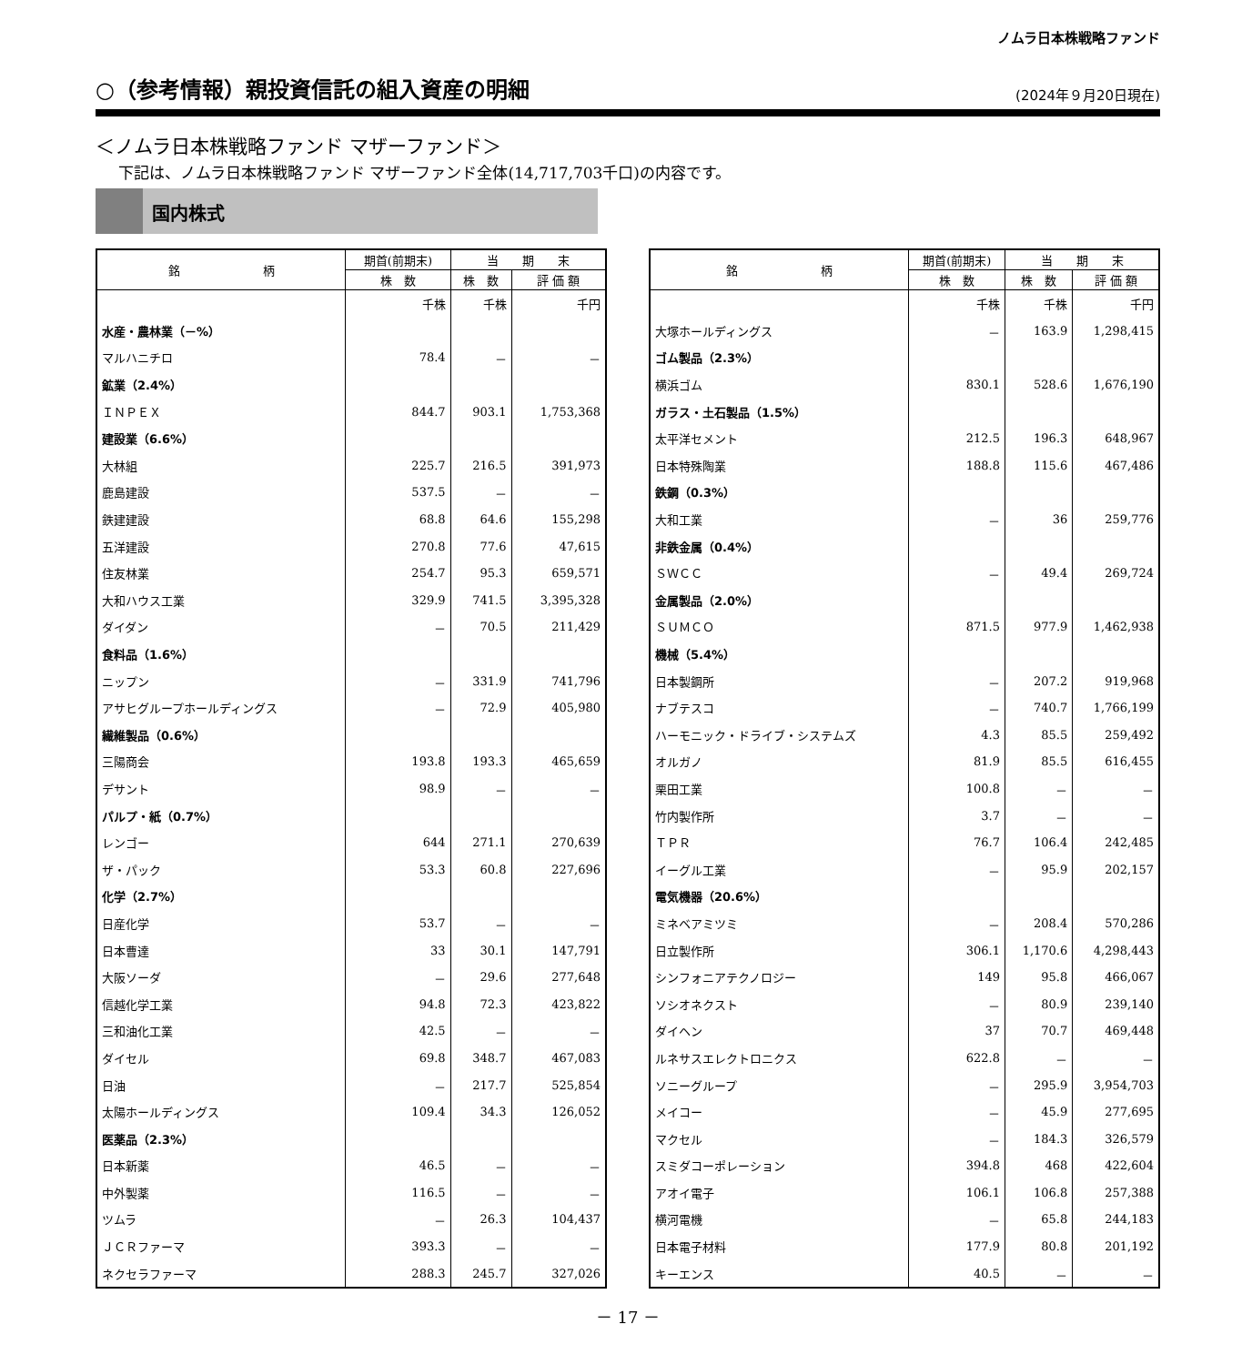ノムラ日本株戦略ファンド
○（参考情報）親投資信託の組入資産の明細
(2024年９月20日現在)
＜ノムラ日本株戦略ファンド マザーファンド＞
下記は、ノムラ日本株戦略ファンド マザーファンド全体(14,717,703千口)の内容です。
国内株式
| 銘 柄 | 期首(前期末) | 当 期 末 | |
| --- | --- | --- | --- |
| | 株 数 | 株 数 | 評 価 額 |
| | 千株 | 千株 | 千円 |
| 水産・農林業（－%） | | | |
| マルハニチロ | 78.4 | － | － |
| 鉱業（2.4%） | | | |
| ＩＮＰＥＸ | 844.7 | 903.1 | 1,753,368 |
| 建設業（6.6%） | | | |
| 大林組 | 225.7 | 216.5 | 391,973 |
| 鹿島建設 | 537.5 | － | － |
| 鉄建建設 | 68.8 | 64.6 | 155,298 |
| 五洋建設 | 270.8 | 77.6 | 47,615 |
| 住友林業 | 254.7 | 95.3 | 659,571 |
| 大和ハウス工業 | 329.9 | 741.5 | 3,395,328 |
| ダイダン | － | 70.5 | 211,429 |
| 食料品（1.6%） | | | |
| ニップン | － | 331.9 | 741,796 |
| アサヒグループホールディングス | － | 72.9 | 405,980 |
| 繊維製品（0.6%） | | | |
| 三陽商会 | 193.8 | 193.3 | 465,659 |
| デサント | 98.9 | － | － |
| パルプ・紙（0.7%） | | | |
| レンゴー | 644 | 271.1 | 270,639 |
| ザ・パック | 53.3 | 60.8 | 227,696 |
| 化学（2.7%） | | | |
| 日産化学 | 53.7 | － | － |
| 日本曹達 | 33 | 30.1 | 147,791 |
| 大阪ソーダ | － | 29.6 | 277,648 |
| 信越化学工業 | 94.8 | 72.3 | 423,822 |
| 三和油化工業 | 42.5 | － | － |
| ダイセル | 69.8 | 348.7 | 467,083 |
| 日油 | － | 217.7 | 525,854 |
| 太陽ホールディングス | 109.4 | 34.3 | 126,052 |
| 医薬品（2.3%） | | | |
| 日本新薬 | 46.5 | － | － |
| 中外製薬 | 116.5 | － | － |
| ツムラ | － | 26.3 | 104,437 |
| ＪＣＲファーマ | 393.3 | － | － |
| ネクセラファーマ | 288.3 | 245.7 | 327,026 |
| 銘 柄 | 期首(前期末) | 当 期 末 | |
| --- | --- | --- | --- |
| | 株 数 | 株 数 | 評 価 額 |
| | 千株 | 千株 | 千円 |
| 大塚ホールディングス | － | 163.9 | 1,298,415 |
| ゴム製品（2.3%） | | | |
| 横浜ゴム | 830.1 | 528.6 | 1,676,190 |
| ガラス・土石製品（1.5%） | | | |
| 太平洋セメント | 212.5 | 196.3 | 648,967 |
| 日本特殊陶業 | 188.8 | 115.6 | 467,486 |
| 鉄鋼（0.3%） | | | |
| 大和工業 | － | 36 | 259,776 |
| 非鉄金属（0.4%） | | | |
| ＳＷＣＣ | － | 49.4 | 269,724 |
| 金属製品（2.0%） | | | |
| ＳＵＭＣＯ | 871.5 | 977.9 | 1,462,938 |
| 機械（5.4%） | | | |
| 日本製鋼所 | － | 207.2 | 919,968 |
| ナブテスコ | － | 740.7 | 1,766,199 |
| ハーモニック・ドライブ・システムズ | 4.3 | 85.5 | 259,492 |
| オルガノ | 81.9 | 85.5 | 616,455 |
| 栗田工業 | 100.8 | － | － |
| 竹内製作所 | 3.7 | － | － |
| ＴＰＲ | 76.7 | 106.4 | 242,485 |
| イーグル工業 | － | 95.9 | 202,157 |
| 電気機器（20.6%） | | | |
| ミネベアミツミ | － | 208.4 | 570,286 |
| 日立製作所 | 306.1 | 1,170.6 | 4,298,443 |
| シンフォニアテクノロジー | 149 | 95.8 | 466,067 |
| ソシオネクスト | － | 80.9 | 239,140 |
| ダイヘン | 37 | 70.7 | 469,448 |
| ルネサスエレクトロニクス | 622.8 | － | － |
| ソニーグループ | － | 295.9 | 3,954,703 |
| メイコー | － | 45.9 | 277,695 |
| マクセル | － | 184.3 | 326,579 |
| スミダコーポレーション | 394.8 | 468 | 422,604 |
| アオイ電子 | 106.1 | 106.8 | 257,388 |
| 横河電機 | － | 65.8 | 244,183 |
| 日本電子材料 | 177.9 | 80.8 | 201,192 |
| キーエンス | 40.5 | － | － |
－ 17 －